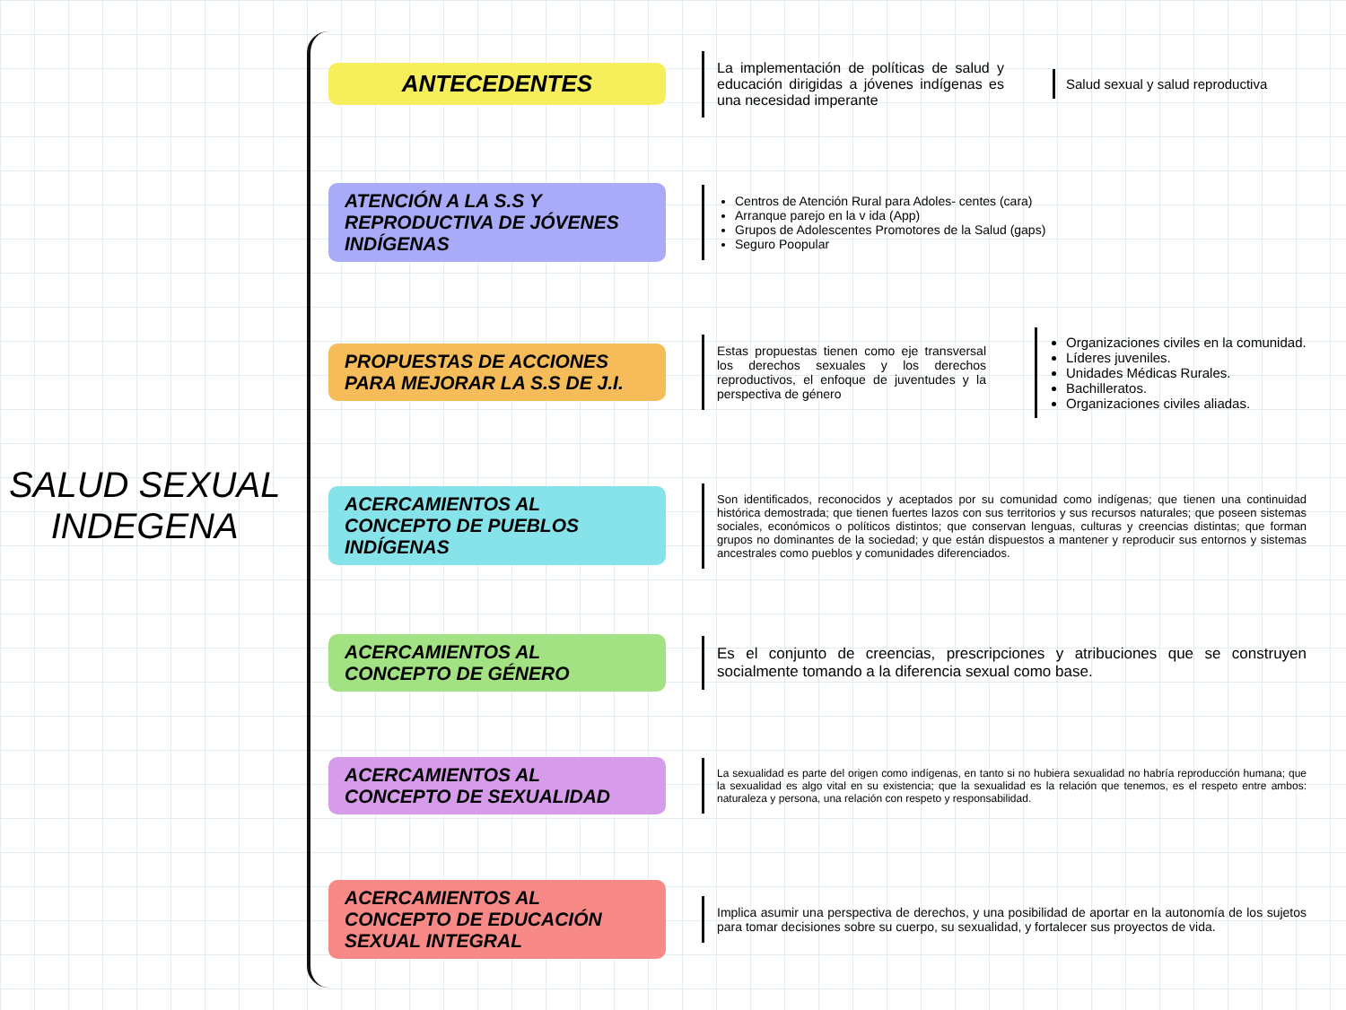SALUD SEXUAL
INDEGENA
ANTECEDENTES
La implementación de políticas de salud y educación dirigidas a jóvenes indígenas es una necesidad imperante
Salud sexual y salud reproductiva
ATENCIÓN A LA S.S Y REPRODUCTIVA DE JÓVENES INDÍGENAS
Centros de Atención Rural para Adoles- centes (cara)
Arranque parejo en la v ida (App)
Grupos de Adolescentes Promotores de la Salud (gaps)
Seguro Poopular
PROPUESTAS DE ACCIONES PARA MEJORAR LA S.S DE J.I.
Estas propuestas tienen como eje transversal los derechos sexuales y los derechos reproductivos, el enfoque de juventudes y la perspectiva de género
Organizaciones civiles en la comunidad.
Líderes juveniles.
Unidades Médicas Rurales.
Bachilleratos.
Organizaciones civiles aliadas.
ACERCAMIENTOS AL CONCEPTO DE PUEBLOS INDÍGENAS
Son identificados, reconocidos y aceptados por su comunidad como indígenas; que tienen una continuidad histórica demostrada; que tienen fuertes lazos con sus territorios y sus recursos naturales; que poseen sistemas sociales, económicos o políticos distintos; que conservan lenguas, culturas y creencias distintas; que forman grupos no dominantes de la sociedad; y que están dispuestos a mantener y reproducir sus entornos y sistemas ancestrales como pueblos y comunidades diferenciados.
ACERCAMIENTOS AL CONCEPTO DE GÉNERO
Es el conjunto de creencias, prescripciones y atribuciones que se construyen socialmente tomando a la diferencia sexual como base.
ACERCAMIENTOS AL CONCEPTO DE SEXUALIDAD
La sexualidad es parte del origen como indígenas, en tanto si no hubiera sexualidad no habría reproducción humana; que la sexualidad es algo vital en su existencia; que la sexualidad es la relación que tenemos, es el respeto entre ambos: naturaleza y persona, una relación con respeto y responsabilidad.
ACERCAMIENTOS AL CONCEPTO DE EDUCACIÓN SEXUAL INTEGRAL
Implica asumir una perspectiva de derechos, y una posibilidad de aportar en la autonomía de los sujetos para tomar decisiones sobre su cuerpo, su sexualidad, y fortalecer sus proyectos de vida.